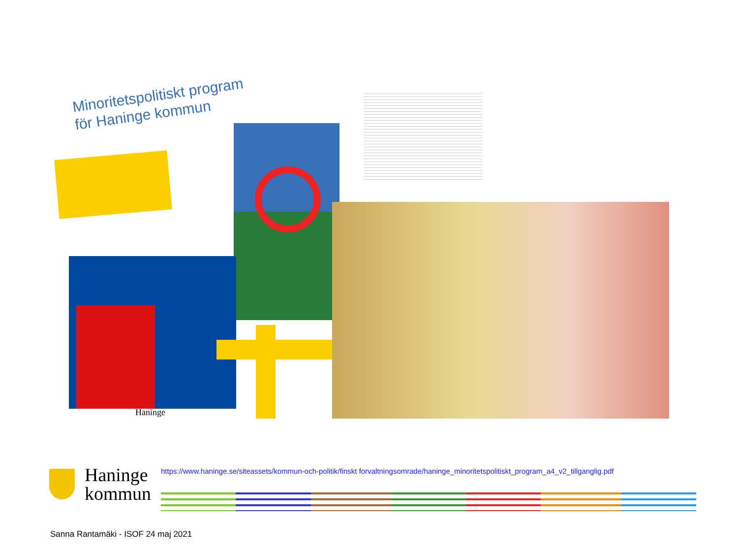Minoritetspolitiskt program
för Haninge kommun
Haninge
https://www.haninge.se/siteassets/kommun-och-politik/finskt forvaltningsomrade/haninge_minoritetspolitiskt_program_a4_v2_tillganglig.pdf
Haninge
kommun
Sanna Rantamäki - ISOF 24 maj 2021